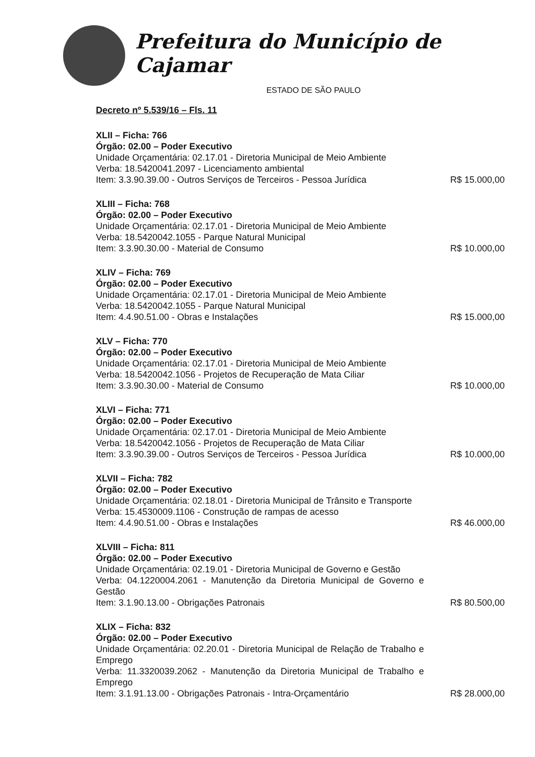Prefeitura do Município de Cajamar
ESTADO DE SÃO PAULO
Decreto nº 5.539/16 – Fls. 11
XLII – Ficha: 766
Órgão: 02.00 – Poder Executivo
Unidade Orçamentária: 02.17.01 - Diretoria Municipal de Meio Ambiente
Verba: 18.5420041.2097 - Licenciamento ambiental
Item: 3.3.90.39.00 - Outros Serviços de Terceiros - Pessoa Jurídica
R$ 15.000,00
XLIII – Ficha: 768
Órgão: 02.00 – Poder Executivo
Unidade Orçamentária: 02.17.01 - Diretoria Municipal de Meio Ambiente
Verba: 18.5420042.1055 - Parque Natural Municipal
Item: 3.3.90.30.00 - Material de Consumo
R$ 10.000,00
XLIV – Ficha: 769
Órgão: 02.00 – Poder Executivo
Unidade Orçamentária: 02.17.01 - Diretoria Municipal de Meio Ambiente
Verba: 18.5420042.1055 - Parque Natural Municipal
Item: 4.4.90.51.00 - Obras e Instalações
R$ 15.000,00
XLV – Ficha: 770
Órgão: 02.00 – Poder Executivo
Unidade Orçamentária: 02.17.01 - Diretoria Municipal de Meio Ambiente
Verba: 18.5420042.1056 - Projetos de Recuperação de Mata Ciliar
Item: 3.3.90.30.00 - Material de Consumo
R$ 10.000,00
XLVI – Ficha: 771
Órgão: 02.00 – Poder Executivo
Unidade Orçamentária: 02.17.01 - Diretoria Municipal de Meio Ambiente
Verba: 18.5420042.1056 - Projetos de Recuperação de Mata Ciliar
Item: 3.3.90.39.00 - Outros Serviços de Terceiros - Pessoa Jurídica
R$ 10.000,00
XLVII – Ficha: 782
Órgão: 02.00 – Poder Executivo
Unidade Orçamentária: 02.18.01 - Diretoria Municipal de Trânsito e Transporte
Verba: 15.4530009.1106 - Construção de rampas de acesso
Item: 4.4.90.51.00 - Obras e Instalações
R$ 46.000,00
XLVIII – Ficha: 811
Órgão: 02.00 – Poder Executivo
Unidade Orçamentária: 02.19.01 - Diretoria Municipal de Governo e Gestão
Verba: 04.1220004.2061 - Manutenção da Diretoria Municipal de Governo e Gestão
Item: 3.1.90.13.00 - Obrigações Patronais
R$ 80.500,00
XLIX – Ficha: 832
Órgão: 02.00 – Poder Executivo
Unidade Orçamentária: 02.20.01 - Diretoria Municipal de Relação de Trabalho e Emprego
Verba: 11.3320039.2062 - Manutenção da Diretoria Municipal de Trabalho e Emprego
Item: 3.1.91.13.00 - Obrigações Patronais - Intra-Orçamentário
R$ 28.000,00